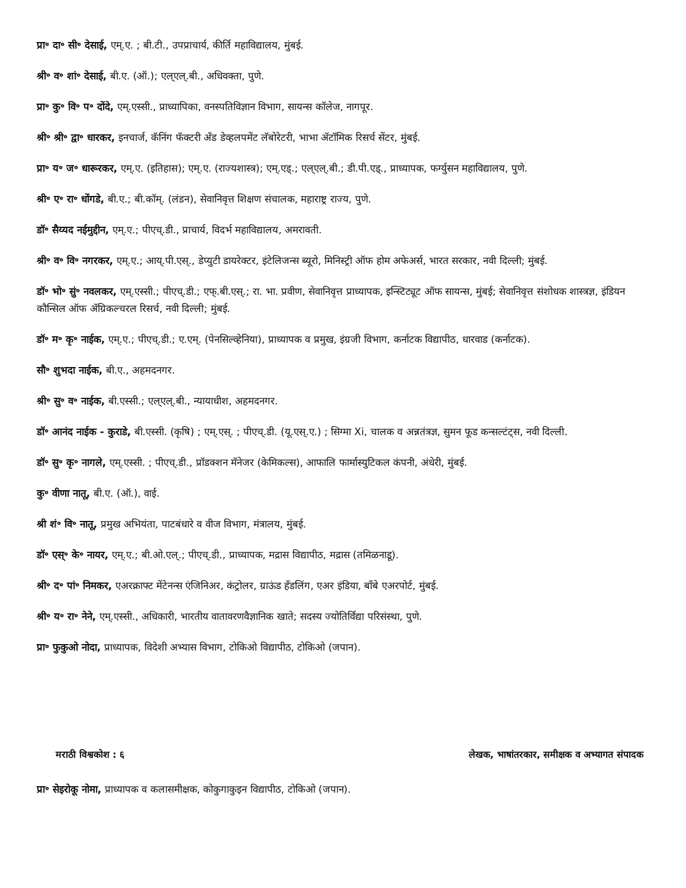प्रा॰ दा॰ सी॰ देसाई, एम्.ए. ; बी.टी., उपप्राचार्य, कीर्ति महाविद्यालय, मुंबई.
श्री॰ व॰ शां॰ देसाई, बी.ए. (ऑ.); एल्एल्.बी., अधिवक्ता, पुणे.
प्रा॰ कु॰ वि॰ प॰ दोंदे, एम्.एस्सी., प्राध्यापिका, वनस्पतिविज्ञान विभाग, सायन्स कॉलेज, नागपूर.
श्री॰ श्री॰ द्वा॰ धारकर, इनचार्ज, कॅनिंग फॅक्टरी अँड डेव्हलपमेंट लॅबोरेटरी, भाभा ॲटॉमिक रिसर्च सेंटर, मुंबई.
प्रा॰ य॰ ज॰ धारूरकर, एम्.ए. (इतिहास); एम्.ए. (राज्यशास्त्र); एम्.एड्.; एल्एल्.बी.; डी.पी.एड्., प्राध्यापक, फर्ग्युसन महाविद्यालय, पुणे.
श्री॰ ए॰ रा॰ धोंगडे, बी.ए.; बी.कॉम्. (लंडन), सेवानिवृत्त शिक्षण संचालक, महाराष्ट्र राज्य, पुणे.
डॉ॰ सैय्यद नईमुद्दीन, एम्.ए.; पीएच्.डी., प्राचार्य, विदर्भ महाविद्यालय, अमरावती.
श्री॰ व॰ वि॰ नगरकर, एम्.ए.; आय्.पी.एस्., डेप्युटी डायरेक्टर, इंटेलिजन्स ब्यूरो, मिनिस्ट्री ऑफ होम अफेअर्स, भारत सरकार, नवी दिल्ली; मुंबई.
डॉ॰ भो॰ सुं॰ नवलकर, एम्.एस्सी.; पीएच्.डी.; एफ्.बी.एस्.; रा. भा. प्रवीण, सेवानिवृत्त प्राध्यापक, इन्स्टिट्यूट ऑफ सायन्स, मुंबई; सेवानिवृत्त संशोधक शास्त्रज्ञ, इंडियन कौन्सिल ऑफ ॲग्रिकल्चरल रिसर्च, नवी दिल्ली; मुंबई.
डॉ॰ म॰ कृ॰ नाईक, एम्.ए.; पीएच्.डी.; ए.एम्. (पेनसिल्व्हेनिया), प्राध्यापक व प्रमुख, इंग्रजी विभाग, कर्नाटक विद्यापीठ, धारवाड (कर्नाटक).
सौ॰ शुभदा नाईक, बी.ए., अहमदनगर.
श्री॰ सु॰ व॰ नाईक, बी.एस्सी.; एल्एल्.बी., न्यायाधीश, अहमदनगर.
डॉ॰ आनंद नाईक - कुराडे, बी.एस्सी. (कृषि) ; एम्.एस्. ; पीएच्.डी. (यू.एस्.ए.) ; सिग्मा Xi, चालक व अन्नतंत्रज्ञ, सुमन फूड कन्सल्टंट्स, नवी दिल्ली.
डॉ॰ सु॰ कृ॰ नागले, एम्.एस्सी. ; पीएच्.डी., प्रॉडक्शन मॅनेजर (केमिकल्स), आफालि फार्मास्युटिकल कंपनी, अंधेरी, मुंबई.
कु॰ वीणा नातू, बी.ए. (ऑ.), वाई.
श्री शं॰ वि॰ नातू, प्रमुख अभियंता, पाटबंधारे व वीज विभाग, मंत्रालय, मुंबई.
डॉ॰ एस्॰ के॰ नायर, एम्.ए.; बी.ओ.एल्.; पीएच्.डी., प्राध्यापक, मद्रास विद्यापीठ, मद्रास (तमिळनाडू).
श्री॰ द॰ पां॰ निमकर, एअरक्राफ्ट मेंटेनन्स एंजिनिअर, कंट्रोलर, ग्राऊंड हँडलिंग, एअर इंडिया, बाँबे एअरपोर्ट, मुंबई.
श्री॰ य॰ रा॰ नेने, एम्.एस्सी., अधिकारी, भारतीय वातावरणवैज्ञानिक खाते; सदस्य ज्योतिर्विद्या परिसंस्था, पुणे.
प्रा॰ फुकुओ नोदा, प्राध्यापक, विदेशी अभ्यास विभाग, टोकिओ विद्यापीठ, टोकिओ (जपान).
मराठी विश्वकोश : ६ लेखक, भाषांतरकार, समीक्षक व अभ्यागत संपादक
प्रा॰ सेइरोकू नोमा, प्राध्यापक व कलासमीक्षक, कोकुगाकुइन विद्यापीठ, टोकिओ (जपान).